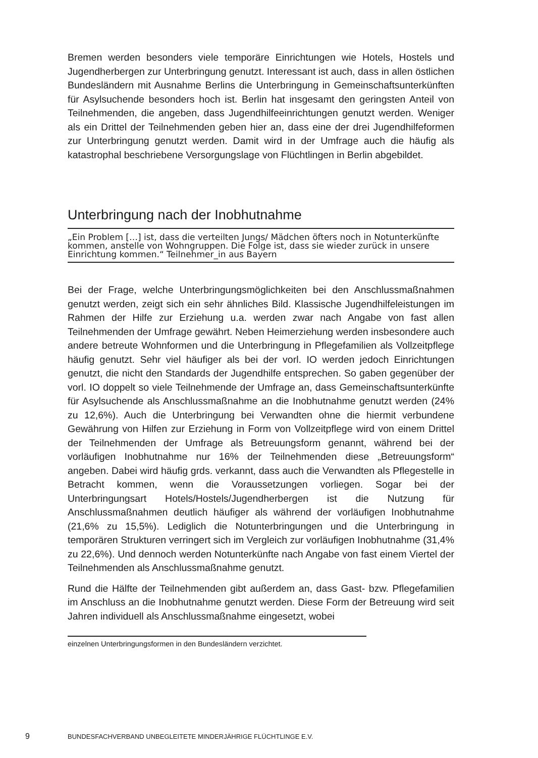Bremen werden besonders viele temporäre Einrichtungen wie Hotels, Hostels und Jugendherbergen zur Unterbringung genutzt. Interessant ist auch, dass in allen östlichen Bundesländern mit Ausnahme Berlins die Unterbringung in Gemeinschaftsunterkünften für Asylsuchende besonders hoch ist. Berlin hat insgesamt den geringsten Anteil von Teilnehmenden, die angeben, dass Jugendhilfeeinrichtungen genutzt werden. Weniger als ein Drittel der Teilnehmenden geben hier an, dass eine der drei Jugendhilfeformen zur Unterbringung genutzt werden. Damit wird in der Umfrage auch die häufig als katastrophal beschriebene Versorgungslage von Flüchtlingen in Berlin abgebildet.
Unterbringung nach der Inobhutnahme
„Ein Problem […] ist, dass die verteilten Jungs/ Mädchen öfters noch in Notunterkünfte kommen, anstelle von Wohngruppen. Die Folge ist, dass sie wieder zurück in unsere Einrichtung kommen.“ Teilnehmer_in aus Bayern
Bei der Frage, welche Unterbringungsmöglichkeiten bei den Anschlussmaßnahmen genutzt werden, zeigt sich ein sehr ähnliches Bild. Klassische Jugendhilfeleistungen im Rahmen der Hilfe zur Erziehung u.a. werden zwar nach Angabe von fast allen Teilnehmenden der Umfrage gewährt. Neben Heimerziehung werden insbesondere auch andere betreute Wohnformen und die Unterbringung in Pflegefamilien als Vollzeitpflege häufig genutzt. Sehr viel häufiger als bei der vorl. IO werden jedoch Einrichtungen genutzt, die nicht den Standards der Jugendhilfe entsprechen. So gaben gegenüber der vorl. IO doppelt so viele Teilnehmende der Umfrage an, dass Gemeinschaftsunterkünfte für Asylsuchende als Anschlussmaßnahme an die Inobhutnahme genutzt werden (24% zu 12,6%). Auch die Unterbringung bei Verwandten ohne die hiermit verbundene Gewährung von Hilfen zur Erziehung in Form von Vollzeitpflege wird von einem Drittel der Teilnehmenden der Umfrage als Betreuungsform genannt, während bei der vorläufigen Inobhutnahme nur 16% der Teilnehmenden diese „Betreuungsform“ angeben. Dabei wird häufig grds. verkannt, dass auch die Verwandten als Pflegestelle in Betracht kommen, wenn die Voraussetzungen vorliegen. Sogar bei der Unterbringungsart Hotels/Hostels/Jugendherbergen ist die Nutzung für Anschlussmaßnahmen deutlich häufiger als während der vorläufigen Inobhutnahme (21,6% zu 15,5%). Lediglich die Notunterbringungen und die Unterbringung in temporären Strukturen verringert sich im Vergleich zur vorläufigen Inobhutnahme (31,4% zu 22,6%). Und dennoch werden Notunterkünfte nach Angabe von fast einem Viertel der Teilnehmenden als Anschlussmaßnahme genutzt.
Rund die Hälfte der Teilnehmenden gibt außerdem an, dass Gast- bzw. Pflegefamilien im Anschluss an die Inobhutnahme genutzt werden. Diese Form der Betreuung wird seit Jahren individuell als Anschlussmaßnahme eingesetzt, wobei
einzelnen Unterbringungsformen in den Bundesländern verzichtet.
9 BUNDESFACHVERBAND UNBEGLEITETE MINDERJÄHRIGE FLÜCHTLINGE E.V.